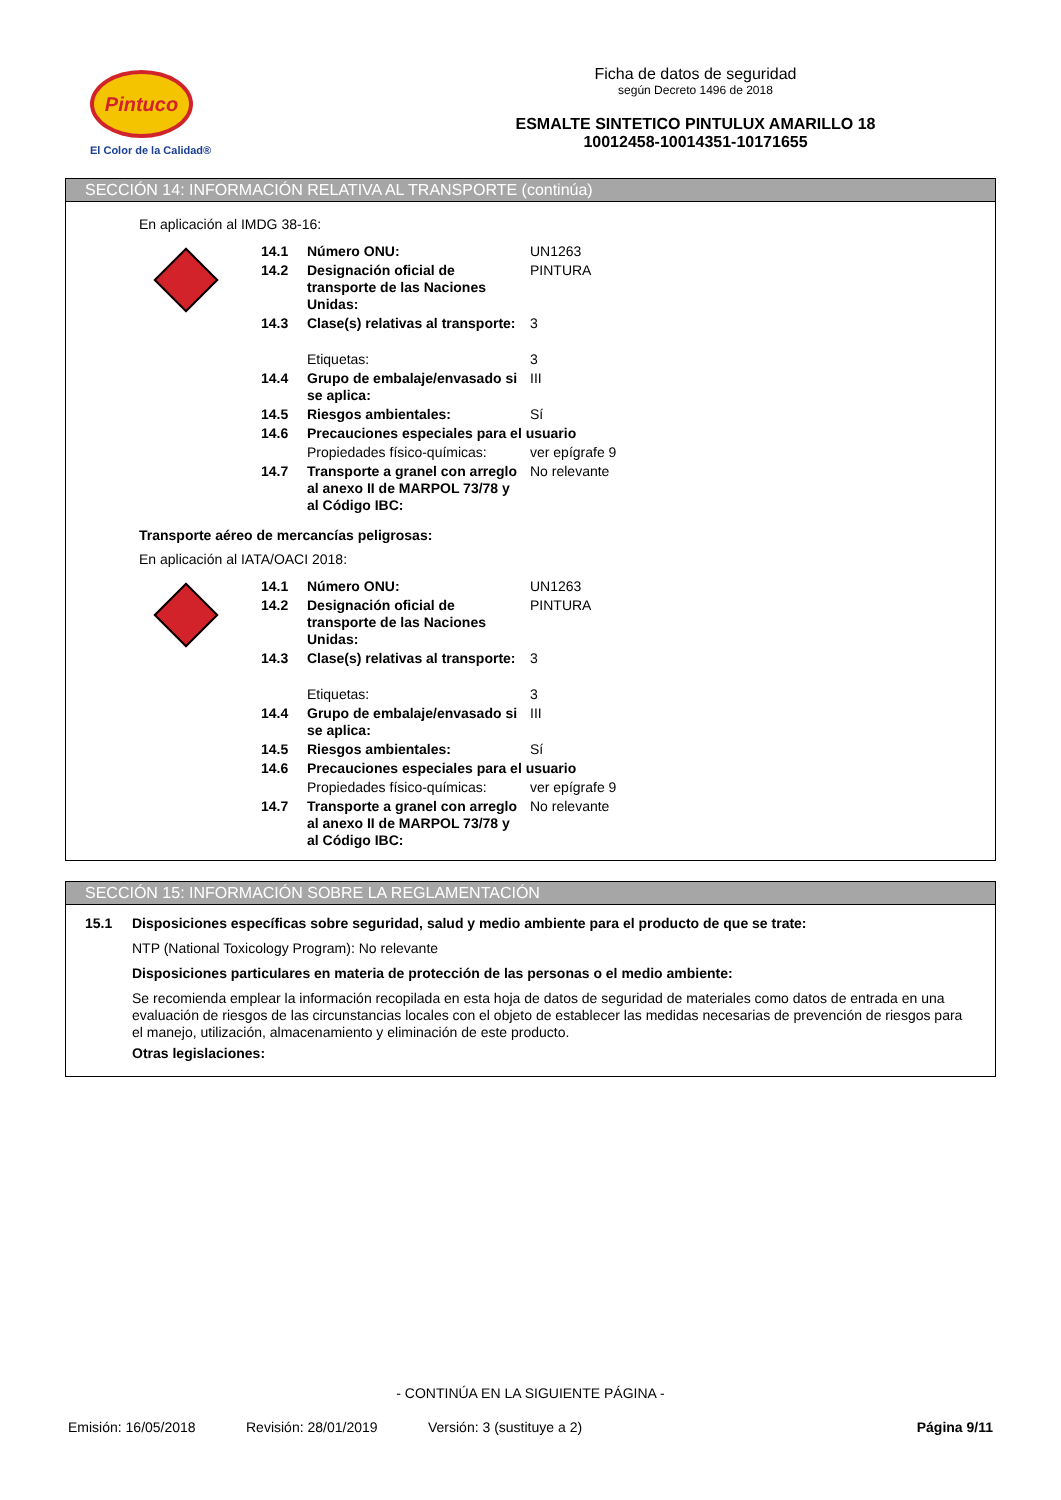Pintuco
El Color de la Calidad®
Ficha de datos de seguridad
según Decreto 1496 de 2018
ESMALTE SINTETICO PINTULUX AMARILLO 18
10012458-10014351-10171655
SECCIÓN 14: INFORMACIÓN RELATIVA AL TRANSPORTE (continúa)
En aplicación al IMDG 38-16:
| | 14.1 | Número ONU: | UN1263 |
| | 14.2 | Designación oficial de transporte de las Naciones Unidas: | PINTURA |
| | 14.3 | Clase(s) relativas al transporte: | 3 |
| | | Etiquetas: | 3 |
| | 14.4 | Grupo de embalaje/envasado si se aplica: | III |
| | 14.5 | Riesgos ambientales: | Sí |
| | 14.6 | Precauciones especiales para el usuario | |
| | | Propiedades físico-químicas: | ver epígrafe 9 |
| | 14.7 | Transporte a granel con arreglo al anexo II de MARPOL 73/78 y al Código IBC: | No relevante |
Transporte aéreo de mercancías peligrosas:
En aplicación al IATA/OACI 2018:
| | 14.1 | Número ONU: | UN1263 |
| | 14.2 | Designación oficial de transporte de las Naciones Unidas: | PINTURA |
| | 14.3 | Clase(s) relativas al transporte: | 3 |
| | | Etiquetas: | 3 |
| | 14.4 | Grupo de embalaje/envasado si se aplica: | III |
| | 14.5 | Riesgos ambientales: | Sí |
| | 14.6 | Precauciones especiales para el usuario | |
| | | Propiedades físico-químicas: | ver epígrafe 9 |
| | 14.7 | Transporte a granel con arreglo al anexo II de MARPOL 73/78 y al Código IBC: | No relevante |
SECCIÓN 15: INFORMACIÓN SOBRE LA REGLAMENTACIÓN
15.1
Disposiciones específicas sobre seguridad, salud y medio ambiente para el producto de que se trate:
NTP (National Toxicology Program): No relevante
Disposiciones particulares en materia de protección de las personas o el medio ambiente:
Se recomienda emplear la información recopilada en esta hoja de datos de seguridad de materiales como datos de entrada en una evaluación de riesgos de las circunstancias locales con el objeto de establecer las medidas necesarias de prevención de riesgos para el manejo, utilización, almacenamiento y eliminación de este producto.
Otras legislaciones:
- CONTINÚA EN LA SIGUIENTE PÁGINA -
Emisión: 16/05/2018 Revisión: 28/01/2019 Versión: 3 (sustituye a 2) Página 9/11